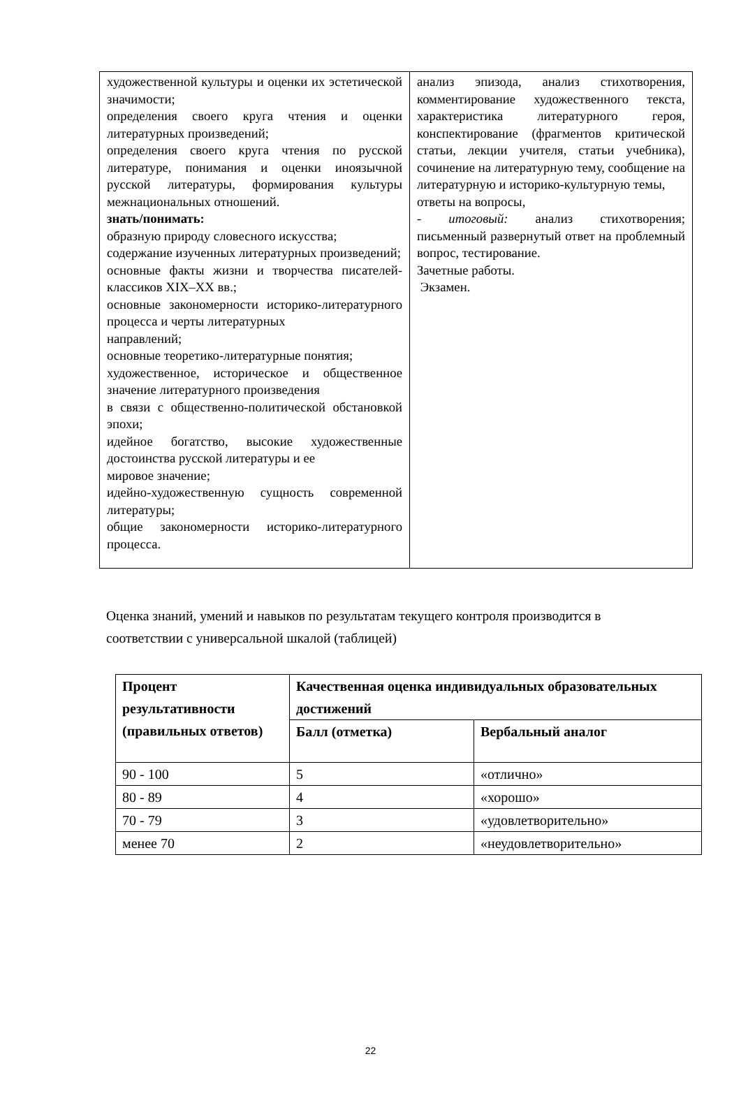| художественной культуры и оценки их эстетической значимости; определения своего круга чтения и оценки литературных произведений; определения своего круга чтения по русской литературе, понимания и оценки иноязычной русской литературы, формирования культуры межнациональных отношений. знать/понимать: образную природу словесного искусства; содержание изученных литературных произведений; основные факты жизни и творчества писателей-классиков XIX–XX вв.; основные закономерности историко-литературного процесса и черты литературных направлений; основные теоретико-литературные понятия; художественное, историческое и общественное значение литературного произведения в связи с общественно-политической обстановкой эпохи; идейное богатство, высокие художественные достоинства русской литературы и ее мировое значение; идейно-художественную сущность современной литературы; общие закономерности историко-литературного процесса. | анализ эпизода, анализ стихотворения, комментирование художественного текста, характеристика литературного героя, конспектирование (фрагментов критической статьи, лекции учителя, статьи учебника), сочинение на литературную тему, сообщение на литературную и историко-культурную темы, ответы на вопросы, - итоговый: анализ стихотворения; письменный развернутый ответ на проблемный вопрос, тестирование. Зачетные работы. Экзамен. |
Оценка знаний, умений и навыков по результатам текущего контроля производится в соответствии с универсальной шкалой (таблицей)
| Процент результативности (правильных ответов) | Качественная оценка индивидуальных образовательных достижений | |
| --- | --- | --- |
| | Балл (отметка) | Вербальный аналог |
| 90 - 100 | 5 | «отлично» |
| 80 - 89 | 4 | «хорошо» |
| 70 - 79 | 3 | «удовлетворительно» |
| менее 70 | 2 | «неудовлетворительно» |
22